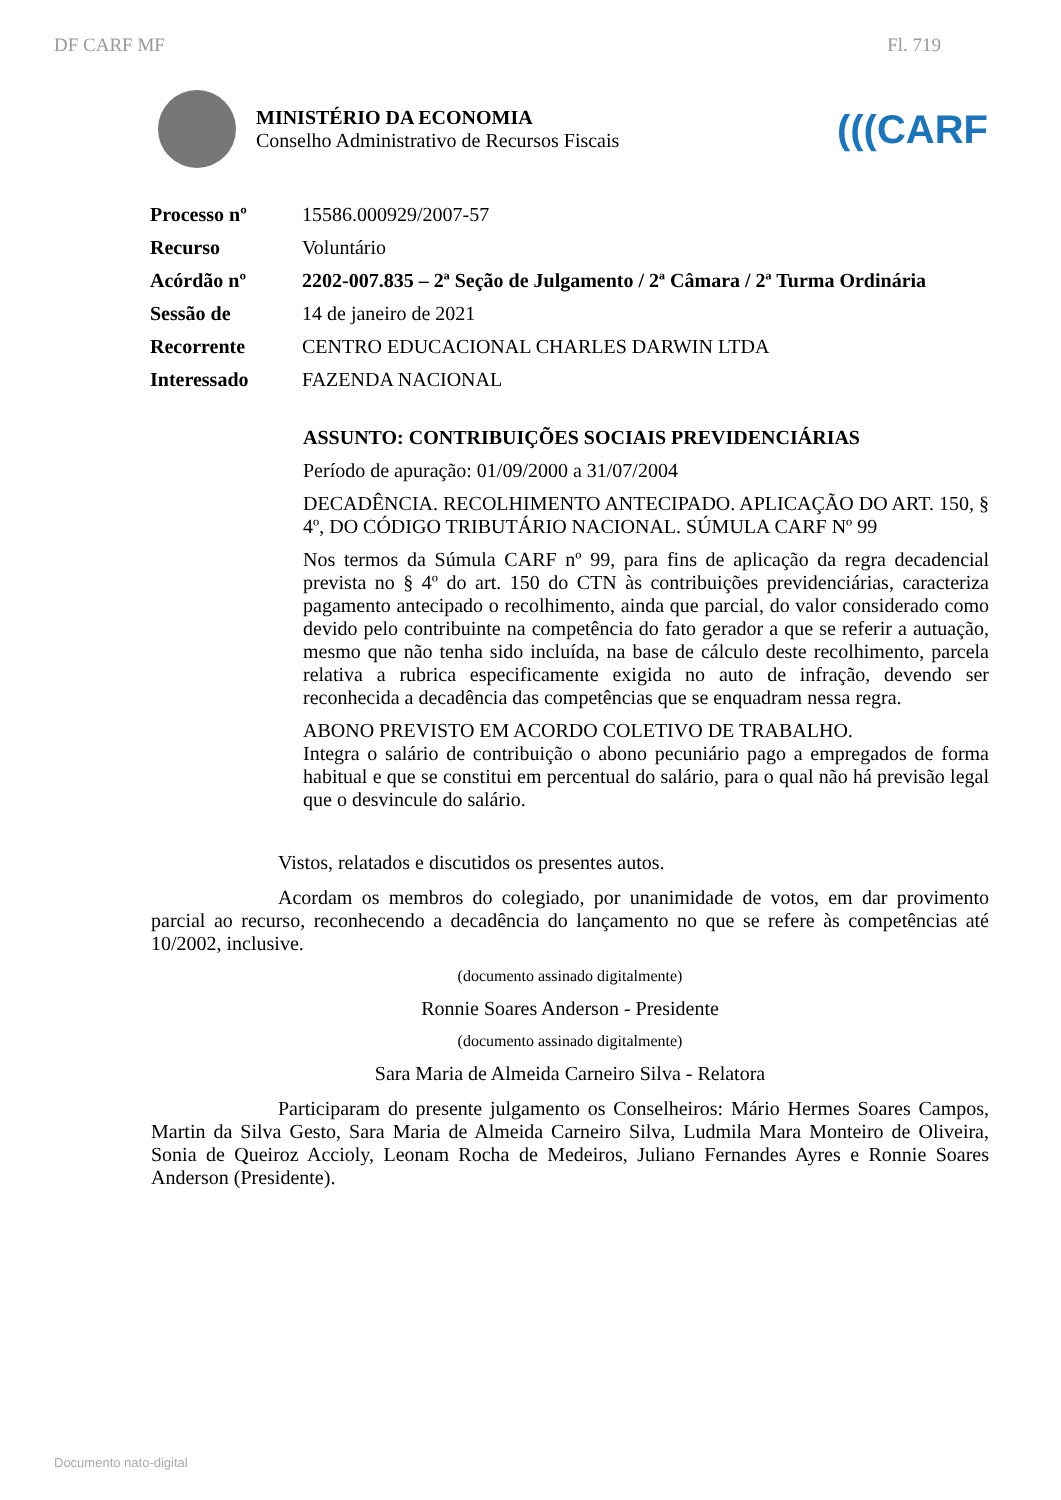DF CARF MF Fl. 719
MINISTÉRIO DA ECONOMIA
Conselho Administrativo de Recursos Fiscais
(((CARF
| Processo nº | 15586.000929/2007-57 |
| Recurso | Voluntário |
| Acórdão nº | 2202-007.835 – 2ª Seção de Julgamento / 2ª Câmara / 2ª Turma Ordinária |
| Sessão de | 14 de janeiro de 2021 |
| Recorrente | CENTRO EDUCACIONAL CHARLES DARWIN LTDA |
| Interessado | FAZENDA NACIONAL |
ASSUNTO: CONTRIBUIÇÕES SOCIAIS PREVIDENCIÁRIAS
Período de apuração: 01/09/2000 a 31/07/2004
DECADÊNCIA. RECOLHIMENTO ANTECIPADO. APLICAÇÃO DO ART. 150, § 4º, DO CÓDIGO TRIBUTÁRIO NACIONAL. SÚMULA CARF Nº 99
Nos termos da Súmula CARF nº 99, para fins de aplicação da regra decadencial prevista no § 4º do art. 150 do CTN às contribuições previdenciárias, caracteriza pagamento antecipado o recolhimento, ainda que parcial, do valor considerado como devido pelo contribuinte na competência do fato gerador a que se referir a autuação, mesmo que não tenha sido incluída, na base de cálculo deste recolhimento, parcela relativa a rubrica especificamente exigida no auto de infração, devendo ser reconhecida a decadência das competências que se enquadram nessa regra.
ABONO PREVISTO EM ACORDO COLETIVO DE TRABALHO.
Integra o salário de contribuição o abono pecuniário pago a empregados de forma habitual e que se constitui em percentual do salário, para o qual não há previsão legal que o desvincule do salário.
Vistos, relatados e discutidos os presentes autos.
Acordam os membros do colegiado, por unanimidade de votos, em dar provimento parcial ao recurso, reconhecendo a decadência do lançamento no que se refere às competências até 10/2002, inclusive.
(documento assinado digitalmente)
Ronnie Soares Anderson - Presidente
(documento assinado digitalmente)
Sara Maria de Almeida Carneiro Silva - Relatora
Participaram do presente julgamento os Conselheiros: Mário Hermes Soares Campos, Martin da Silva Gesto, Sara Maria de Almeida Carneiro Silva, Ludmila Mara Monteiro de Oliveira, Sonia de Queiroz Accioly, Leonam Rocha de Medeiros, Juliano Fernandes Ayres e Ronnie Soares Anderson (Presidente).
Documento nato-digital